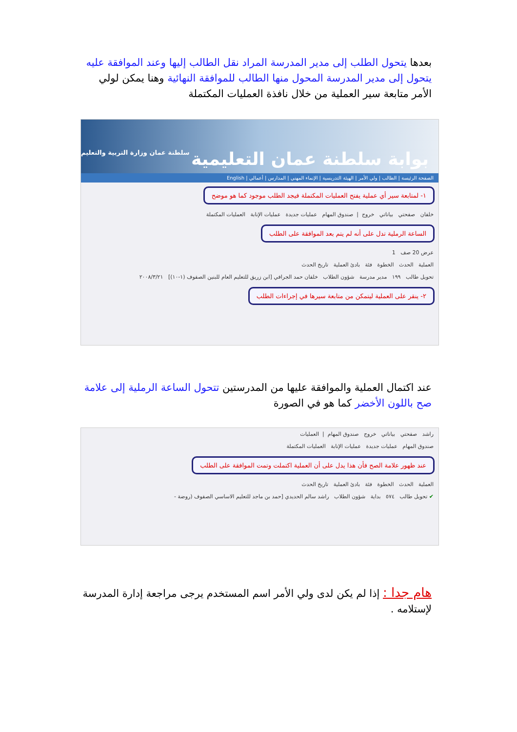بعدها يتحول الطلب إلى مدير المدرسة المراد نقل الطالب إليها وعند الموافقة عليه يتحول إلى مدير المدرسة المحول منها الطالب للموافقة النهائية وهنا يمكن لولي الأمر متابعة سير العملية من خلال نافذة العمليات المكتملة
بوابة سلطنة عمان التعليمية سلطنة عمان وزارة التربية والتعليم
الصفحة الرئيسة | الطالب | ولي الأمر | الهيئة التدريسية | الإنماء المهني | المدارس | أعمالي | English
١- لمتابعة سير أي عملية يفتح العمليات المكتملة فيجد الطلب موجود كما هو موضح
خلفان صفحتي بياناتي خروج | صندوق المهام عمليات جديدة عمليات الإنابة العمليات المكتملة
الساعة الرملية تدل على أنه لم يتم بعد الموافقة على الطلب
عرض 20 صف 1
العملية الحدث الخطوة فئة بادئ العملية تاريخ الحدث
تحويل طالب ١٩٩ مدير مدرسة شؤون الطلاب خلفان حمد الجرافي [ابن زريق للتعليم العام للبنين الصفوف (١-١٠)] ٢٠٠٨/٣/٢١
٢- ينقر على العملية ليتمكن من متابعة سيرها في إجراءات الطلب
عند اكتمال العملية والموافقة عليها من المدرستين تتحول الساعة الرملية إلى علامة صح باللون الأخضر كما هو في الصورة
راشد صفحتي بياناتي خروج صندوق المهام | العمليات
صندوق المهام عمليات جديدة عمليات الإنابة العمليات المكتملة
عند ظهور علامة الصح فأن هذا يدل على أن العملية اكتملت وتمت الموافقة على الطلب
العملية الحدث الخطوة فئة بادئ العملية تاريخ الحدث
✔ تحويل طالب ٥٧٤ بداية شؤون الطلاب راشد سالم الحديدي [حمد بن ماجد للتعليم الاساسي الصفوف (روضة -
هام جدا : إذا لم يكن لدى ولي الأمر اسم المستخدم يرجى مراجعة إدارة المدرسة لإستلامه .